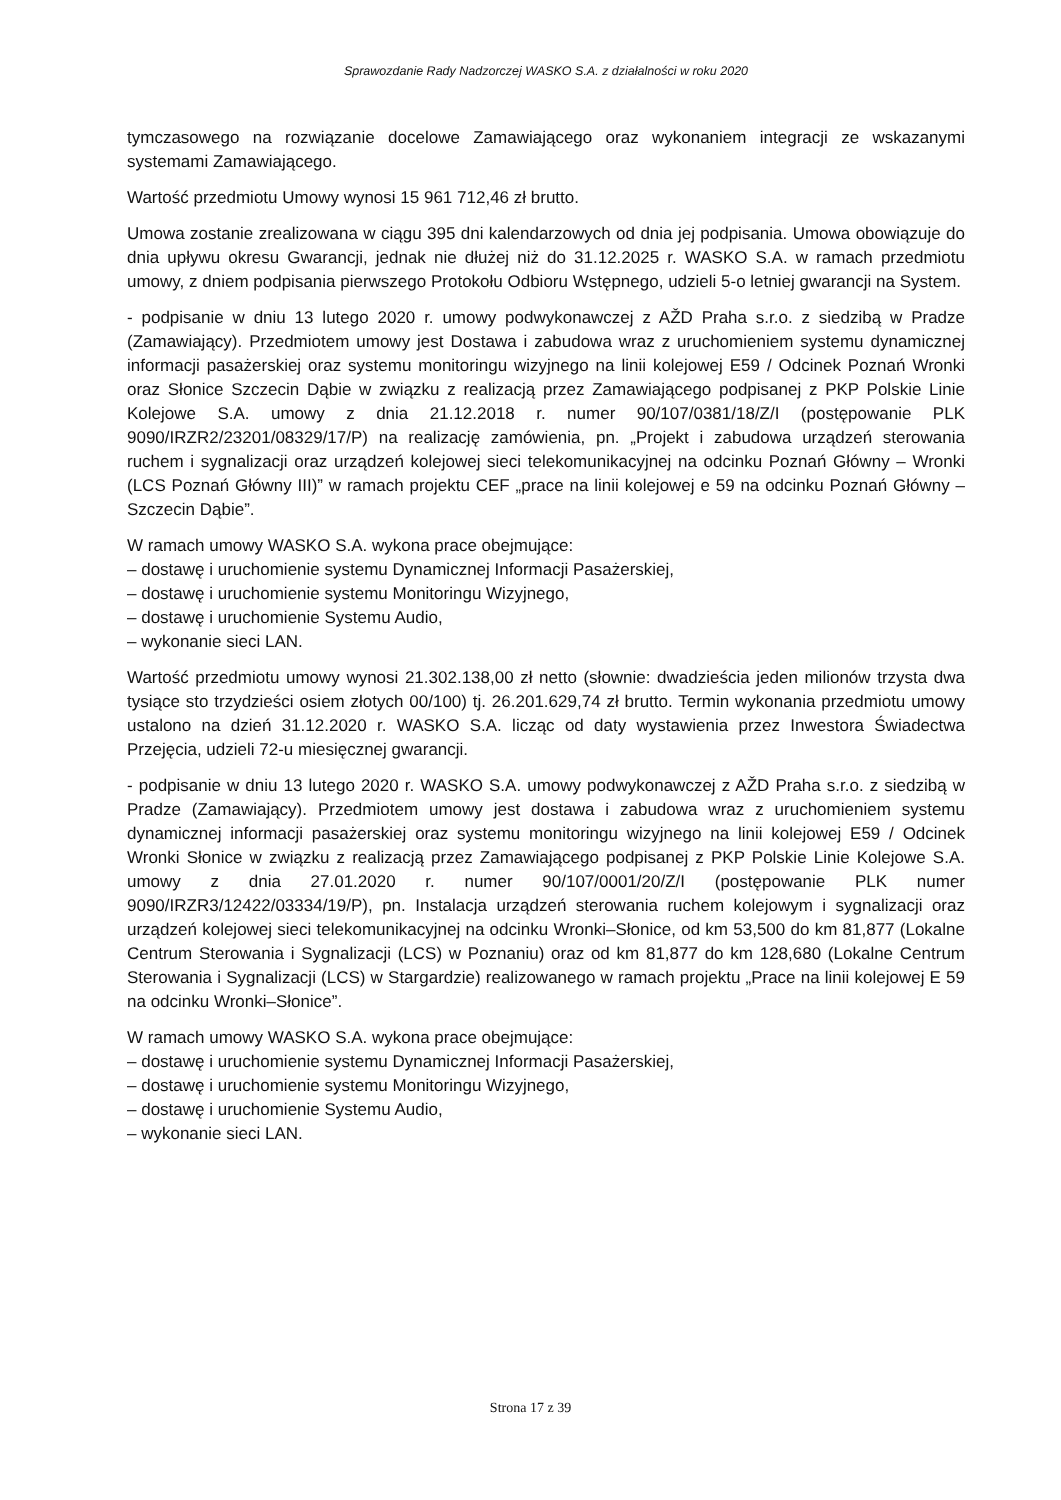Sprawozdanie Rady Nadzorczej WASKO S.A. z działalności w roku 2020
tymczasowego na rozwiązanie docelowe Zamawiającego oraz wykonaniem integracji ze wskazanymi systemami Zamawiającego.
Wartość przedmiotu Umowy wynosi 15 961 712,46 zł brutto.
Umowa zostanie zrealizowana w ciągu 395 dni kalendarzowych od dnia jej podpisania. Umowa obowiązuje do dnia upływu okresu Gwarancji, jednak nie dłużej niż do 31.12.2025 r. WASKO S.A. w ramach przedmiotu umowy, z dniem podpisania pierwszego Protokołu Odbioru Wstępnego, udzieli 5-o letniej gwarancji na System.
- podpisanie w dniu 13 lutego 2020 r. umowy podwykonawczej z AŽD Praha s.r.o. z siedzibą w Pradze (Zamawiający). Przedmiotem umowy jest Dostawa i zabudowa wraz z uruchomieniem systemu dynamicznej informacji pasażerskiej oraz systemu monitoringu wizyjnego na linii kolejowej E59 / Odcinek Poznań Wronki oraz Słonice Szczecin Dąbie w związku z realizacją przez Zamawiającego podpisanej z PKP Polskie Linie Kolejowe S.A. umowy z dnia 21.12.2018 r. numer 90/107/0381/18/Z/I (postępowanie PLK 9090/IRZR2/23201/08329/17/P) na realizację zamówienia, pn. „Projekt i zabudowa urządzeń sterowania ruchem i sygnalizacji oraz urządzeń kolejowej sieci telekomunikacyjnej na odcinku Poznań Główny – Wronki (LCS Poznań Główny III)” w ramach projektu CEF „prace na linii kolejowej e 59 na odcinku Poznań Główny – Szczecin Dąbie”.
W ramach umowy WASKO S.A. wykona prace obejmujące:
– dostawę i uruchomienie systemu Dynamicznej Informacji Pasażerskiej,
– dostawę i uruchomienie systemu Monitoringu Wizyjnego,
– dostawę i uruchomienie Systemu Audio,
– wykonanie sieci LAN.
Wartość przedmiotu umowy wynosi 21.302.138,00 zł netto (słownie: dwadzieścia jeden milionów trzysta dwa tysiące sto trzydzieści osiem złotych 00/100) tj. 26.201.629,74 zł brutto. Termin wykonania przedmiotu umowy ustalono na dzień 31.12.2020 r. WASKO S.A. licząc od daty wystawienia przez Inwestora Świadectwa Przejęcia, udzieli 72-u miesięcznej gwarancji.
- podpisanie w dniu 13 lutego 2020 r. WASKO S.A. umowy podwykonawczej z AŽD Praha s.r.o. z siedzibą w Pradze (Zamawiający). Przedmiotem umowy jest dostawa i zabudowa wraz z uruchomieniem systemu dynamicznej informacji pasażerskiej oraz systemu monitoringu wizyjnego na linii kolejowej E59 / Odcinek Wronki Słonice w związku z realizacją przez Zamawiającego podpisanej z PKP Polskie Linie Kolejowe S.A. umowy z dnia 27.01.2020 r. numer 90/107/0001/20/Z/I (postępowanie PLK numer 9090/IRZR3/12422/03334/19/P), pn. Instalacja urządzeń sterowania ruchem kolejowym i sygnalizacji oraz urządzeń kolejowej sieci telekomunikacyjnej na odcinku Wronki–Słonice, od km 53,500 do km 81,877 (Lokalne Centrum Sterowania i Sygnalizacji (LCS) w Poznaniu) oraz od km 81,877 do km 128,680 (Lokalne Centrum Sterowania i Sygnalizacji (LCS) w Stargardzie) realizowanego w ramach projektu „Prace na linii kolejowej E 59 na odcinku Wronki–Słonice”.
W ramach umowy WASKO S.A. wykona prace obejmujące:
– dostawę i uruchomienie systemu Dynamicznej Informacji Pasażerskiej,
– dostawę i uruchomienie systemu Monitoringu Wizyjnego,
– dostawę i uruchomienie Systemu Audio,
– wykonanie sieci LAN.
Strona 17 z 39